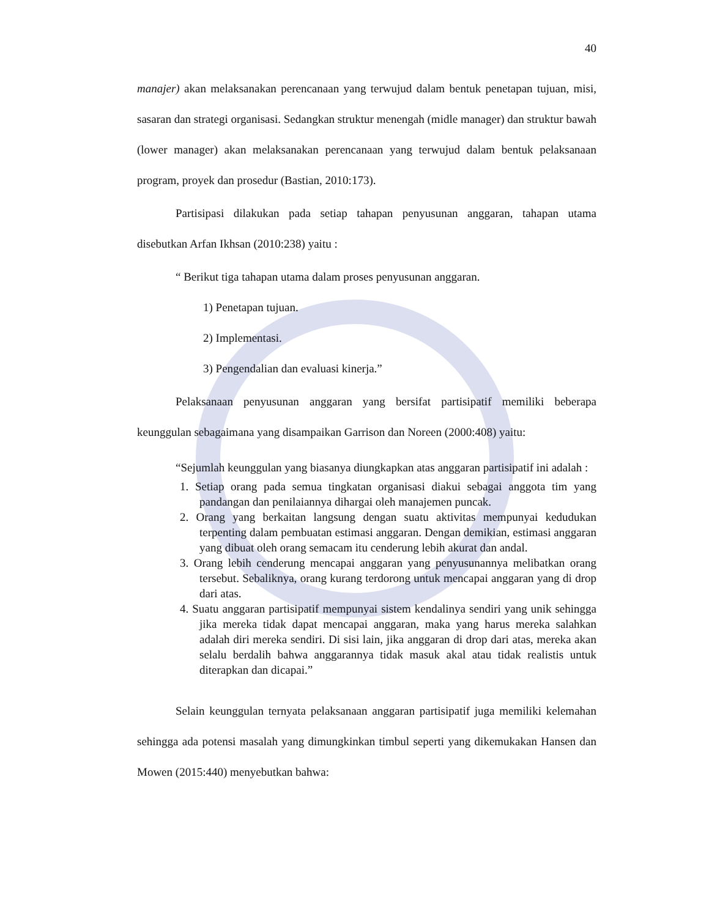40
manajer) akan melaksanakan perencanaan yang terwujud dalam bentuk penetapan tujuan, misi, sasaran dan strategi organisasi. Sedangkan struktur menengah (midle manager) dan struktur bawah (lower manager) akan melaksanakan perencanaan yang terwujud dalam bentuk pelaksanaan program, proyek dan prosedur (Bastian, 2010:173).
Partisipasi dilakukan pada setiap tahapan penyusunan anggaran, tahapan utama disebutkan Arfan Ikhsan (2010:238) yaitu :
“ Berikut tiga tahapan utama dalam proses penyusunan anggaran.
1) Penetapan tujuan.
2) Implementasi.
3) Pengendalian dan evaluasi kinerja.”
Pelaksanaan penyusunan anggaran yang bersifat partisipatif memiliki beberapa keunggulan sebagaimana yang disampaikan Garrison dan Noreen (2000:408) yaitu:
“Sejumlah keunggulan yang biasanya diungkapkan atas anggaran partisipatif ini adalah :
1. Setiap orang pada semua tingkatan organisasi diakui sebagai anggota tim yang pandangan dan penilaiannya dihargai oleh manajemen puncak.
2. Orang yang berkaitan langsung dengan suatu aktivitas mempunyai kedudukan terpenting dalam pembuatan estimasi anggaran. Dengan demikian, estimasi anggaran yang dibuat oleh orang semacam itu cenderung lebih akurat dan andal.
3. Orang lebih cenderung mencapai anggaran yang penyusunannya melibatkan orang tersebut. Sebaliknya, orang kurang terdorong untuk mencapai anggaran yang di drop dari atas.
4. Suatu anggaran partisipatif mempunyai sistem kendalinya sendiri yang unik sehingga jika mereka tidak dapat mencapai anggaran, maka yang harus mereka salahkan adalah diri mereka sendiri. Di sisi lain, jika anggaran di drop dari atas, mereka akan selalu berdalih bahwa anggarannya tidak masuk akal atau tidak realistis untuk diterapkan dan dicapai.”
Selain keunggulan ternyata pelaksanaan anggaran partisipatif juga memiliki kelemahan sehingga ada potensi masalah yang dimungkinkan timbul seperti yang dikemukakan Hansen dan Mowen (2015:440) menyebutkan bahwa: